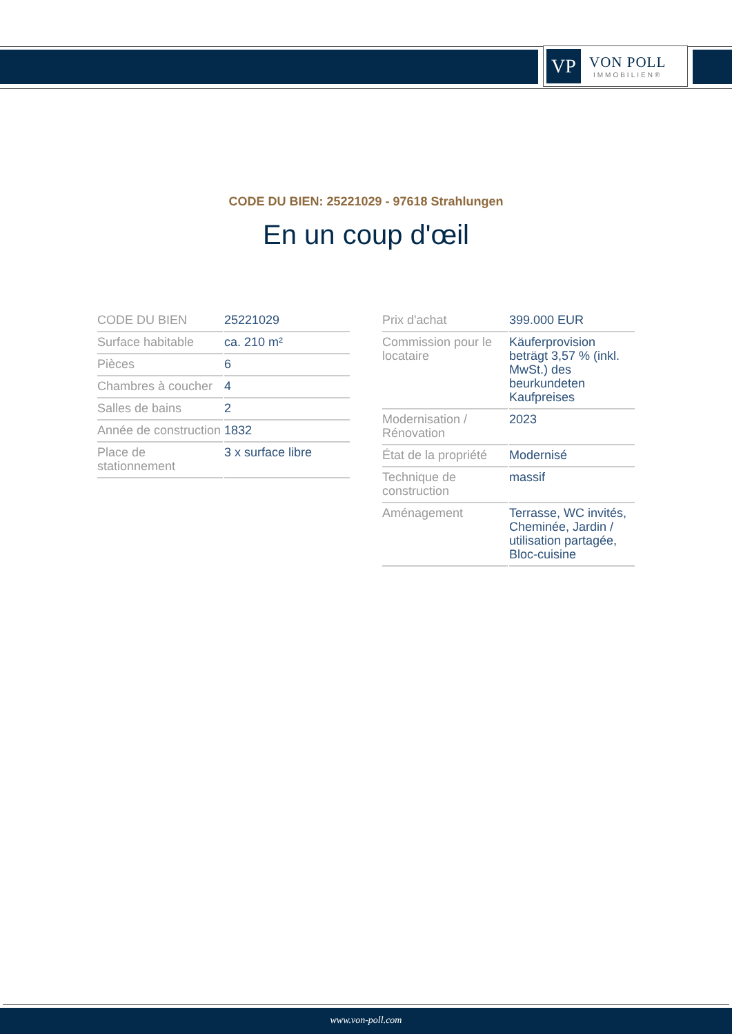VP
VON POLL
IMMOBILIEN®
CODE DU BIEN: 25221029 - 97618 Strahlungen
En un coup d'œil
| CODE DU BIEN | 25221029 |
| Surface habitable | ca. 210 m² |
| Pièces | 6 |
| Chambres à coucher | 4 |
| Salles de bains | 2 |
| Année de construction | 1832 |
| Place de stationnement | 3 x surface libre |
| Prix d'achat | 399.000 EUR |
| Commission pour le locataire | Käuferprovision beträgt 3,57 % (inkl. MwSt.) des beurkundeten Kaufpreises |
| Modernisation / Rénovation | 2023 |
| État de la propriété | Modernisé |
| Technique de construction | massif |
| Aménagement | Terrasse, WC invités, Cheminée, Jardin / utilisation partagée, Bloc-cuisine |
www.von-poll.com